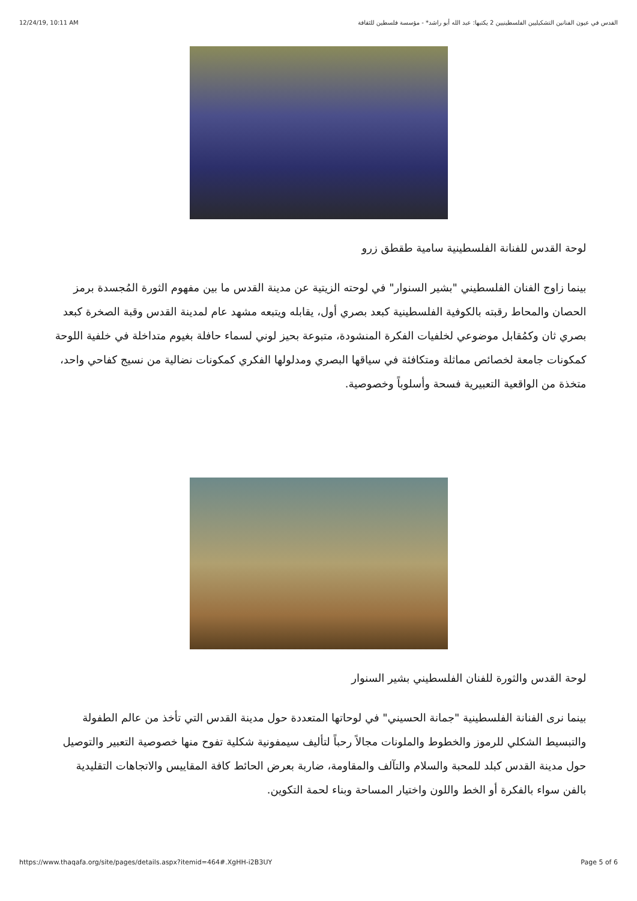12/24/19, 10:11 AM القدس في عيون الفنانين التشكيليين الفلسطينيين 2 يكتبها: عبد الله أبو راشد* - مؤسسة فلسطين للثقافة
لوحة القدس للفنانة الفلسطينية سامية طقطق زرو
بينما زاوج الفنان الفلسطيني "بشير السنوار" في لوحته الزيتية عن مدينة القدس ما بين مفهوم الثورة المُجسدة برمز الحصان والمحاط رقبته بالكوفية الفلسطينية كبعد بصري أول، يقابله ويتبعه مشهد عام لمدينة القدس وقبة الصخرة كبعد بصري ثان وكمُقابل موضوعي لخلفيات الفكرة المنشودة، متبوعة بحيز لوني لسماء حافلة بغيوم متداخلة في خلفية اللوحة كمكونات جامعة لخصائص مماثلة ومتكافئة في سياقها البصري ومدلولها الفكري كمكونات نضالية من نسيج كفاحي واحد، متخذة من الواقعية التعبيرية فسحة وأسلوباً وخصوصية.
لوحة القدس والثورة للفنان الفلسطيني بشير السنوار
بينما نرى الفنانة الفلسطينية "جمانة الحسيني" في لوحاتها المتعددة حول مدينة القدس التي تأخذ من عالم الطفولة والتبسيط الشكلي للرموز والخطوط والملونات مجالاً رحباً لتأليف سيمفونية شكلية تفوح منها خصوصية التعبير والتوصيل حول مدينة القدس كبلد للمحبة والسلام والتآلف والمقاومة، ضاربة بعرض الحائط كافة المقاييس والاتجاهات التقليدية بالفن سواء بالفكرة أو الخط واللون واختيار المساحة وبناء لحمة التكوين.
https://www.thaqafa.org/site/pages/details.aspx?itemid=464#.XgHH-i2B3UY Page 5 of 6